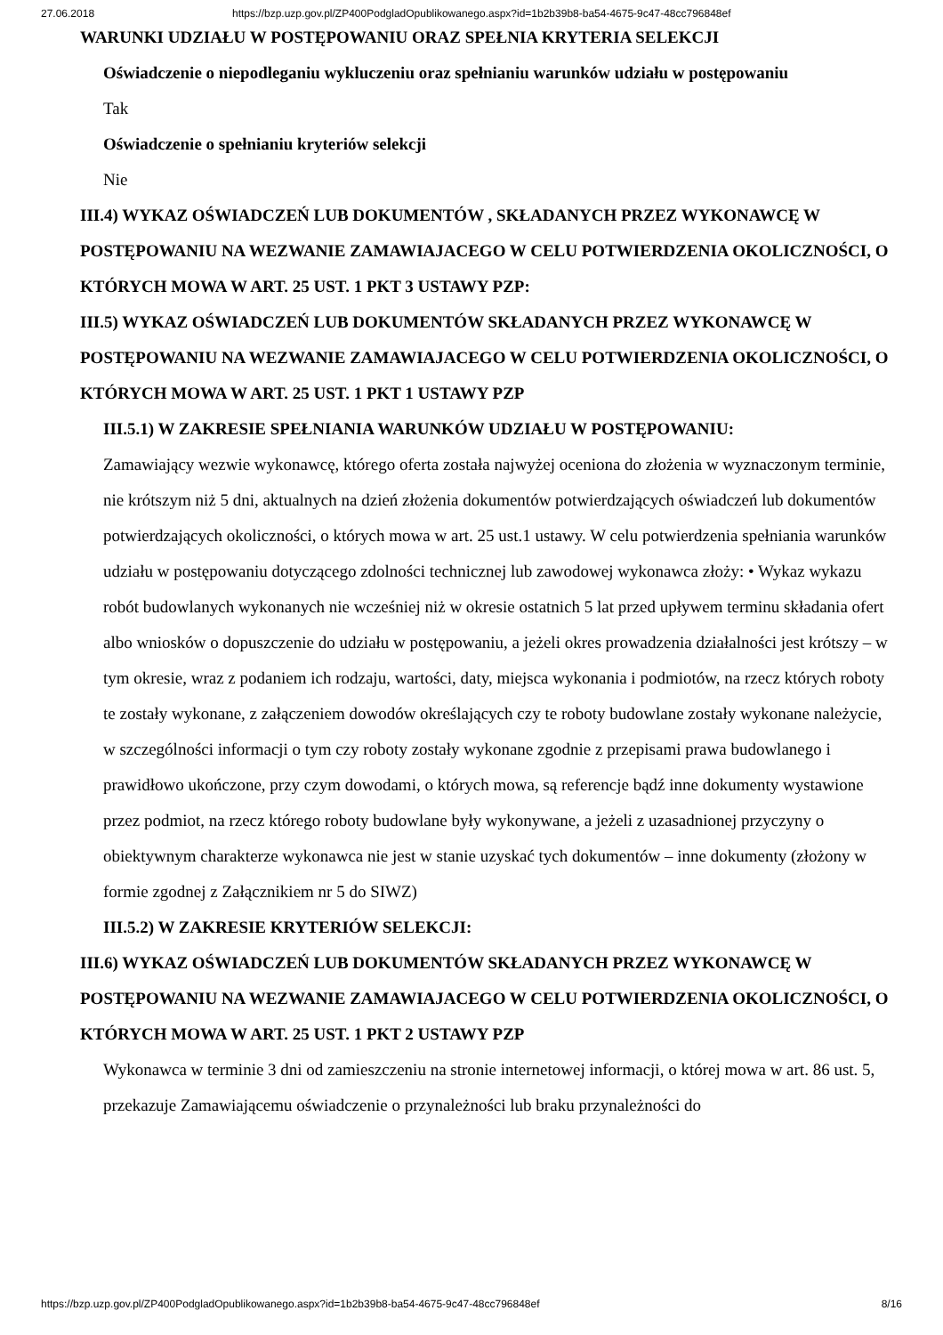27.06.2018 https://bzp.uzp.gov.pl/ZP400PodgladOpublikowanego.aspx?id=1b2b39b8-ba54-4675-9c47-48cc796848ef
WARUNKI UDZIAŁU W POSTĘPOWANIU ORAZ SPEŁNIA KRYTERIA SELEKCJI
Oświadczenie o niepodleganiu wykluczeniu oraz spełnianiu warunków udziału w postępowaniu
Tak
Oświadczenie o spełnianiu kryteriów selekcji
Nie
III.4) WYKAZ OŚWIADCZEŃ LUB DOKUMENTÓW , SKŁADANYCH PRZEZ WYKONAWCĘ W POSTĘPOWANIU NA WEZWANIE ZAMAWIAJACEGO W CELU POTWIERDZENIA OKOLICZNOŚCI, O KTÓRYCH MOWA W ART. 25 UST. 1 PKT 3 USTAWY PZP:
III.5) WYKAZ OŚWIADCZEŃ LUB DOKUMENTÓW SKŁADANYCH PRZEZ WYKONAWCĘ W POSTĘPOWANIU NA WEZWANIE ZAMAWIAJACEGO W CELU POTWIERDZENIA OKOLICZNOŚCI, O KTÓRYCH MOWA W ART. 25 UST. 1 PKT 1 USTAWY PZP
III.5.1) W ZAKRESIE SPEŁNIANIA WARUNKÓW UDZIAŁU W POSTĘPOWANIU:
Zamawiający wezwie wykonawcę, którego oferta została najwyżej oceniona do złożenia w wyznaczonym terminie, nie krótszym niż 5 dni, aktualnych na dzień złożenia dokumentów potwierdzających oświadczeń lub dokumentów potwierdzających okoliczności, o których mowa w art. 25 ust.1 ustawy. W celu potwierdzenia spełniania warunków udziału w postępowaniu dotyczącego zdolności technicznej lub zawodowej wykonawca złoży: • Wykaz wykazu robót budowlanych wykonanych nie wcześniej niż w okresie ostatnich 5 lat przed upływem terminu składania ofert albo wniosków o dopuszczenie do udziału w postępowaniu, a jeżeli okres prowadzenia działalności jest krótszy – w tym okresie, wraz z podaniem ich rodzaju, wartości, daty, miejsca wykonania i podmiotów, na rzecz których roboty te zostały wykonane, z załączeniem dowodów określających czy te roboty budowlane zostały wykonane należycie, w szczególności informacji o tym czy roboty zostały wykonane zgodnie z przepisami prawa budowlanego i prawidłowo ukończone, przy czym dowodami, o których mowa, są referencje bądź inne dokumenty wystawione przez podmiot, na rzecz którego roboty budowlane były wykonywane, a jeżeli z uzasadnionej przyczyny o obiektywnym charakterze wykonawca nie jest w stanie uzyskać tych dokumentów – inne dokumenty (złożony w formie zgodnej z Załącznikiem nr 5 do SIWZ)
III.5.2) W ZAKRESIE KRYTERIÓW SELEKCJI:
III.6) WYKAZ OŚWIADCZEŃ LUB DOKUMENTÓW SKŁADANYCH PRZEZ WYKONAWCĘ W POSTĘPOWANIU NA WEZWANIE ZAMAWIAJACEGO W CELU POTWIERDZENIA OKOLICZNOŚCI, O KTÓRYCH MOWA W ART. 25 UST. 1 PKT 2 USTAWY PZP
Wykonawca w terminie 3 dni od zamieszczeniu na stronie internetowej informacji, o której mowa w art. 86 ust. 5, przekazuje Zamawiającemu oświadczenie o przynależności lub braku przynależności do
https://bzp.uzp.gov.pl/ZP400PodgladOpublikowanego.aspx?id=1b2b39b8-ba54-4675-9c47-48cc796848ef 8/16